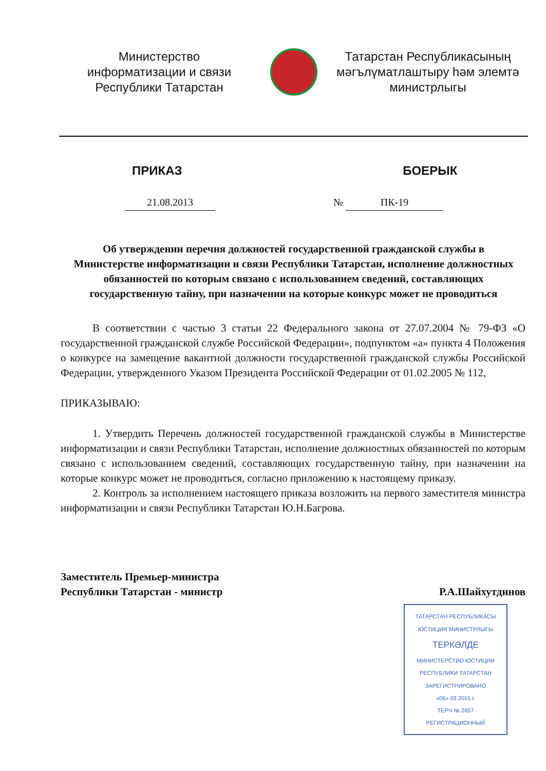Министерство
информатизации и связи
Республики Татарстан
Татарстан Республикасының
мәгълүматлаштыру һәм элемтә
министрлыгы
ПРИКАЗ БОЕРЫК
21.08.2013 № ПК-19
Об утверждении перечня должностей государственной гражданской службы в Министерстве информатизации и связи Республики Татарстан, исполнение должностных обязанностей по которым связано с использованием сведений, составляющих государственную тайну, при назначении на которые конкурс может не проводиться
В соответствии с частью 3 статьи 22 Федерального закона от 27.07.2004 № 79-ФЗ «О государственной гражданской службе Российской Федерации», подпунктом «а» пункта 4 Положения о конкурсе на замещение вакантной должности государственной гражданской службы Российской Федерации, утвержденного Указом Президента Российской Федерации от 01.02.2005 № 112,
ПРИКАЗЫВАЮ:
1. Утвердить Перечень должностей государственной гражданской службы в Министерстве информатизации и связи Республики Татарстан, исполнение должностных обязанностей по которым связано с использованием сведений, составляющих государственную тайну, при назначении на которые конкурс может не проводиться, согласно приложению к настоящему приказу.
2. Контроль за исполнением настоящего приказа возложить на первого заместителя министра информатизации и связи Республики Татарстан Ю.Н.Багрова.
Заместитель Премьер-министра
Республики Татарстан - министр Р.А.Шайхутдинов
ТАТАРСТАН РЕСПУБЛИКАСЫ
ЮСТИЦИЯ МИНИСТРЛЫГЫ
ТЕРКӘЛДЕ
МИНИСТЕРСТВО ЮСТИЦИИ
РЕСПУБЛИКИ ТАТАРСТАН
ЗАРЕГИСТРИРОВАНО
«06» 03 2015 г.
ТЕРЧ № 2657
РЕГИСТРАЦИОННЫЙ